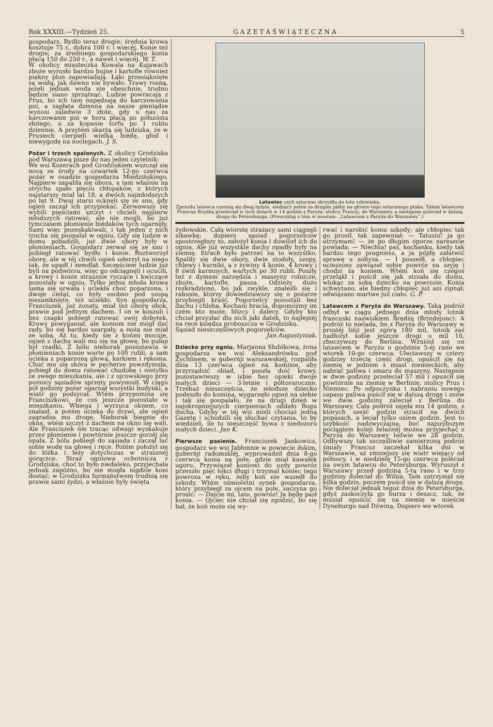Rok XXXIII.—Tydzień 25. G A Z E T A Ś W I Ą T E C Z N A 5
gospodarz. Bydło teraz drogie; średnia krowa kosztuje 75 r., dobra 100 r. i więcéj. Konie też drogie; za średniego gospodarskiego konia płacą 150 do 250 r., a nawet i więcéj. W. T.
W okolicy miasteczka Kowala na Kujawach zboże wyrosło bardzo bujne i kartofle również piękny plon zapowiadają. Łąki przesiąknięte są wodą, jak dawno nie bywało. Trawy rosną, jeżeli jednak woda nie obeschnie, trudno będzie siano sprzątnąć. Ludzie powracają z Prus, bo ich tam napędzają do karczowania pni, a zapłata dzienna na nasze pieniądze wynosi zaledwie 3 złote, gdy u nas za karczowanie pni w boru płacą po półszósta złotego, a za kopanie torfu po 1 rublu dziennie. A przytém skarżą się ludziska, że w Prusiech cierpieli wielką biédę, głód i niewygodę na noclegach. J. S.
Pożar i trzech spalonych. Z okolicy Grodziska pod Warszawą pisze do nas jeden czytelnik:
We wsi Kozerach pod Grodziskiem wszczął się nocą ze środy na czwartek 12-go czerwca pożar w osadzie gospodarza Miedzińskiego. Najpierw zapaliła się obora, a tam właśnie na strychu spało pięciu chłopaków, z których najstarszy miał lat 18, a dwóch najmłodszych po lat 9. Dwaj starsi ocknęli się ze snu, gdy ogień zaczął ich przypiekać. Zerwawszy się wybili pięściami szczyt i chcieli najpierw młodszych ratować, ale nie mogli, bo już tymczasem płomienie biédaków tych ogarnęły. Sami więc pozeskakiwali, i tak jeden z nich trocha się poopalał w ogniu. Gdy się ludzie w domu pobudzili, już dwie obory były w płomieniach. Gospodarz zerwał się ze snu i pobiegł ratować bydło i konie. Roztworzył oborę, ale w téj chwili ogień uderzył na niego tak, że upadł i zemdlał. Szczęściem ludzie już byli na podwórzu, więc go odciągnęli i ocucili, a krowy i konie strasznie ryczące i kwiczące pozostały w ogniu. Tylko jedna młoda krowa sama się urwała i uciekła choć poparzona, i dwoje cieląt, co były osobno pod szopą niezamknięte, też uciekło. Syn gospodarza, Franciszek, już żonaty, miał też oborę obok, prawie pod jednym dachem. I on w koszuli i bez czapki pobiegł ratować swój dobytek. Krowy powyganiał, ale koniom nie mógł dać rady, bo się bardzo szarpały, a noża nie miał ze sobą. Aż tu, kiedy się z końmi mocuje, ogień z dachu wali mu się na głowę, bo pułap był rzadki. Z bólu nieborak pozostawia w płomieniach konie warte po 100 rubli, a sam ucieka z poparzoną głową, karkiem i rękoma. Choć mu się skóra w pęcherze powzdymała, pobiegł do domu ratować chudobę i nietylko ze swego mieszkania, ale i z ojcowskiego przy pomocy sąsiadów sprzęty powynosił. W ciągu pół godziny pożar ogarnął wszystki budynki, a wiatr go podsycał. Wtém przypomina się Franciszkowi, że coś jeszcze pozostało w mieszkaniu. Wbiega i wyrzuca oknem, co znalazł, a potém ucieka do drzwi, ale ogień zagradza mu drogę. Nieborak biegnie do okna, wtém szczyt z dachem na okno się wali. Ale Franciszek nie tracąc odwagi wyskakuje przez płomienie i powtórnie jeszcze gorzéj się opala. Z bólu pobiegł do sąsiada i zaczął lać sobie wodę na głowę i ręce. Potém położył się do łóżka i leży dotychczas w strasznéj gorączce. Straż ogniowa ochotnicza z Grodziska, choć to było niedaleko, przyjechała jednak zapóźno, bo nie mogła nigdzie koni dostać; w Grodzisku furmaństwem trudnią się prawie sami żydzi, a właśnie były święta
Latawiec czyli sztuczne skrzydła do lotu człowieka.
Zprzodu latawca czernią się dwaj ludzie, siedzący jeden za drugim jakby na głowie tego sztucznego ptaka. Takim latawcem Francuz Brędżą przeleciał w tych dniach w 14 godzin z Paryża, stolicy Francji, do Warszawy, a następnie poleciał w dalszą drogę do Petersburga. (Przeczytaj o tém w nowinie: „Latawcem z Paryża do Warszawy“.)
żydowskie. Całą wiorstę strażacy sami ciągnęli sikawkę; dopiero sąsiad pogorzelców spostrzegłszy to, założył konia i dowiózł ich do ognia. Ale już wszystkie dachy opadły były na ziemię. Strach było patrzeć na to wszystko. Spaliły się dwie obory, dwie stodoły, szopy, chlewy i kurniki, a z żywiny 4 konie, 4 krowy i 8 świń karmnych, wartych po 30 rubli. Poszły też z dymem narzędzia i maszyny rolnicze, zboże, kartofle, pasza. Odzieży dużo rozkradziono, bo jak zwykle, znaleźli się i rabusie, którzy dowiedziawszy się o pożarze przybiegli kraść. Pogorzelcy pozostali bez dachu i chleba. Kochani bracia, dopomóżmy im czém kto może, blizcy i dalecy. Gdyby kto chciał przysłać dla nich jaki datek, to najlepiéj na ręce księdza proboszcza w Grodzisku.
Sąsiad nieszczęśliwych pogorzelców.
Jan Augustyniak.
Dziecko przy ogniu. Marjanna Słubikowa, żona gospodarza we wsi Aleksandrówku pod Żychlinem, w guberńji warszawskiéj, rozpaliła dnia 13 czerwca ogień na kominie, aby przyrządzić obiad, i poszła doić krowy, pozostawiwszy w izbie bez opieki dwoje małych dzieci — 3-letnie i półtoraroczne. Trzebaż nieszczęścia, że młodsze dziecko podeszło do komina, wygarnęło ogień na siebie i tak się poopalało, że na drugi dzień w najokropniejszych cierpieniach oddało Bogu ducha. Gdyby w téj wsi mieli chociaż jedną Gazetę i schodzili się słuchać czytania, to by wiedzieli, ile to nieszczęść bywa z niedozoru małych dzieci. Jan K.
Pierwsze pasienie. Franciszek Jankowicz, gospodarz we wsi Jabłonnie w powiecie iłskim, guberńji radomskiéj, wyprowadził dnia 8-go czerwca konia na pole, gdzie miał kawałek ugoru. Przywiązał koniowi do uzdy powróz przeszło pięć łokci długi i trzymał koniec tego powroza w ręku, żeby koń nie wszedł do szkody. Wtém ośmioletni synek gospodarza, który przybiegł za ojcem na pole, zaczyna go prosić: — Dajcie mi, tato, powróz! Ja będę pasł konia. — Ojciec nie chciał się zgodzić, bo się bał, że koń może się wy-
rwać i narobić komu szkody; ale chłopiec tak go prosił, tak zapewniał: — Tatusiu! ja go utrzymam! — że po długim oporze nareszcie powiada: — Niechta! paś, kochanku, kiedy tak bardzo tego pragniesz, a ja pójdę załatwić sprawę u sołtysa. — I poszedł, a chłopiec ucieszony zawiązał sobie powróz na szyję i chodzi za koniem. Wtém koń się czegoś przeląkł i puścił się jak strzała do domu, wlokąc za sobą dziecko na powrozie. Konia schwytano, ale biedny chłopiec już ani zipnął; odwiązano martwe już ciało. G. P.
Latawcem z Paryża do Warszawy. Taką podróż odbył w ciągu jednego dnia młody lotnik francuski nazwiskiem Brędżą (Brindejonc). A podróż to nielada, bo z Paryża do Warszawy w prostéj lińji jest zgórą 180 mil, lotnik zaś nadłożył sobie jeszcze drogi o mil 10, zboczywszy do Berlina. Wzniósł się on latawcem w Paryżu o godzinie 5-éj rano we wtorek 10-go czerwca. Uleciawszy w cztery godziny trzecią część drogi, opuścił się na ziemię w jednem z miast niemieckich, aby nabrać paliwa i smaru do maszyny. Następnie w dwie godziny przeleciał 57 mil i opuścił się powtórnie na ziemię w Berlinie, stolicy Prus i Niemiec. Po odpoczynku i nabraniu nowego zapasu paliwa puścił się w dalszą drogę i znów we dwie godziny zaleciał z Berlina do Warszawy. Cała podróż zajęła mu 14 godzin, z których sześć godzin stracił na dwóch popasach, a leciał tylko osiem godzin. Jest to szybkość nadzwyczajna, boć najszybszym pociągiem koleji żelaznéj można przyjechać z Paryża do Warszawy ledwie we 28 godzin. Odbywszy tak szczęśliwie zamierzoną podróż śmiały Francuz zaczekał kilka dni w Warszawie, aż zmniejszy się wiatr wiejący od północy, i w niedzielę 15-go czerwca poleciał na swym latawcu do Petersburga. Wyruszył z Warszawy przed godziną 5-tą rano i w trzy godziny doleciał do Wilna. Tam zatrzymał się kilka godzin, poczém puścił się w dalszą drogę. Nie doleciał jednak tegoż dnia do Petersburga, gdyż zaskoczyła go burza i deszcz, tak, że musiał opuścić się na ziemię w mieście Dyneburgu nad Dźwiną. Dopiero we wtorek